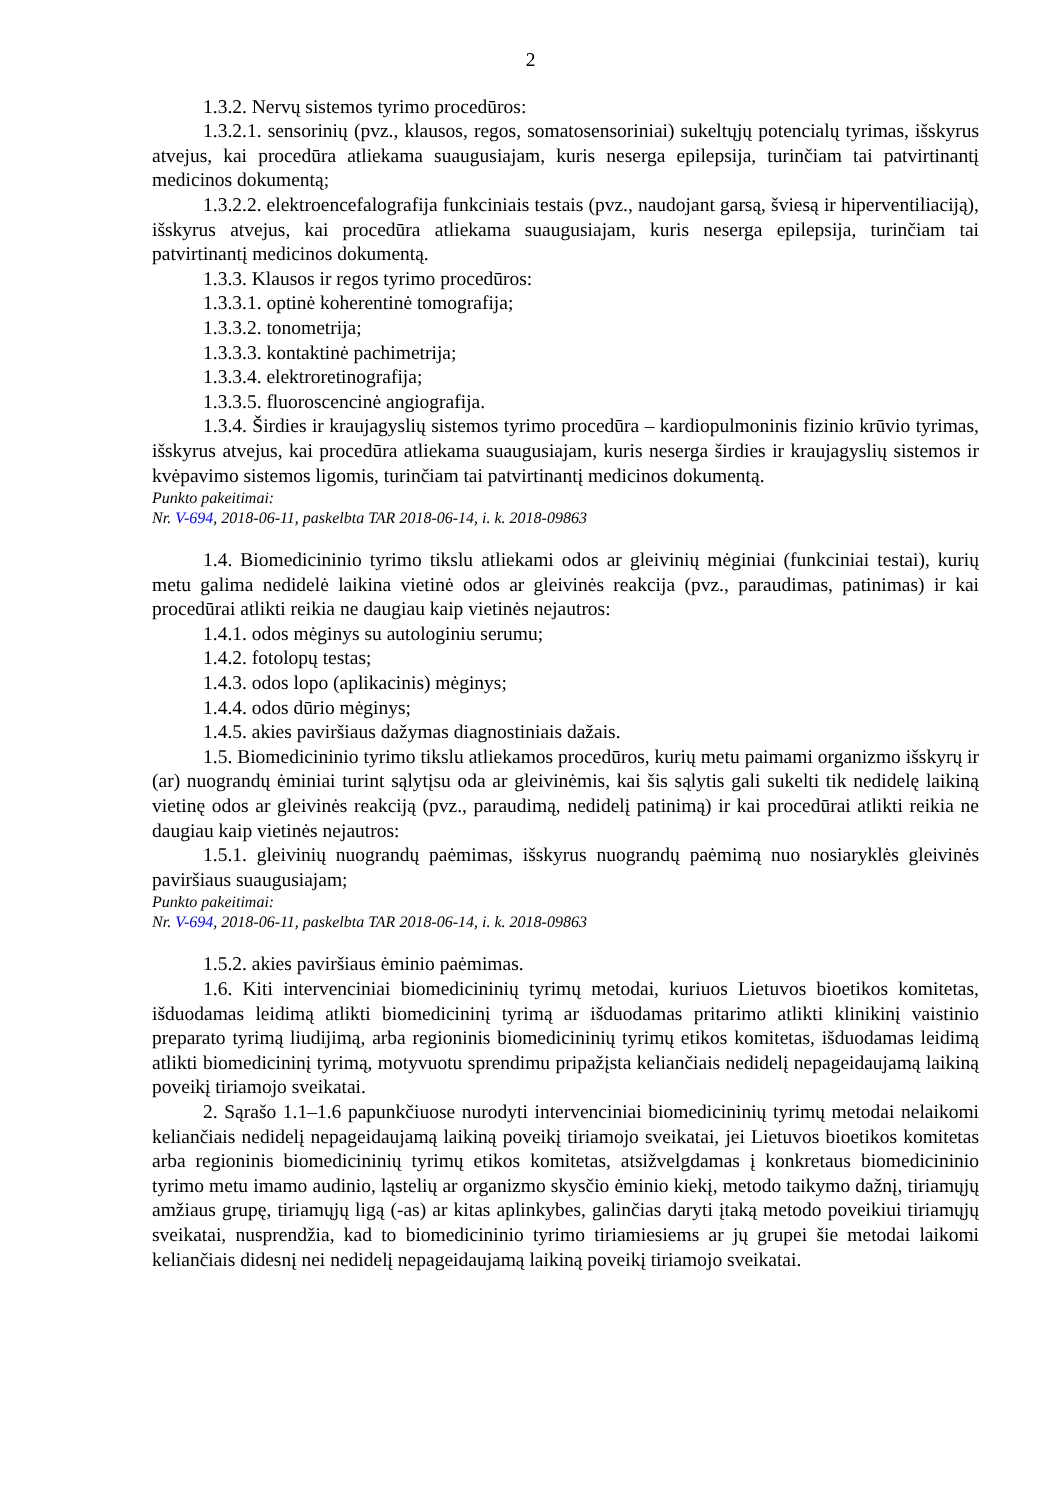2
1.3.2. Nervų sistemos tyrimo procedūros:
1.3.2.1. sensorinių (pvz., klausos, regos, somatosensoriniai) sukeltųjų potencialų tyrimas, išskyrus atvejus, kai procedūra atliekama suaugusiajam, kuris neserga epilepsija, turinčiam tai patvirtinantį medicinos dokumentą;
1.3.2.2. elektroencefalografija funkciniais testais (pvz., naudojant garsą, šviesą ir hiperventiliaciją), išskyrus atvejus, kai procedūra atliekama suaugusiajam, kuris neserga epilepsija, turinčiam tai patvirtinantį medicinos dokumentą.
1.3.3. Klausos ir regos tyrimo procedūros:
1.3.3.1. optinė koherentinė tomografija;
1.3.3.2. tonometrija;
1.3.3.3. kontaktinė pachimetrija;
1.3.3.4. elektroretinografija;
1.3.3.5. fluoroscencinė angiografija.
1.3.4. Širdies ir kraujagyslių sistemos tyrimo procedūra – kardiopulmoninis fizinio krūvio tyrimas, išskyrus atvejus, kai procedūra atliekama suaugusiajam, kuris neserga širdies ir kraujagyslių sistemos ir kvėpavimo sistemos ligomis, turinčiam tai patvirtinantį medicinos dokumentą.
Punkto pakeitimai:
Nr. V-694, 2018-06-11, paskelbta TAR 2018-06-14, i. k. 2018-09863
1.4. Biomedicininio tyrimo tikslu atliekami odos ar gleivinių mėginiai (funkciniai testai), kurių metu galima nedidelė laikina vietinė odos ar gleivinės reakcija (pvz., paraudimas, patinimas) ir kai procedūrai atlikti reikia ne daugiau kaip vietinės nejautros:
1.4.1. odos mėginys su autologiniu serumu;
1.4.2. fotolopų testas;
1.4.3. odos lopo (aplikacinis) mėginys;
1.4.4. odos dūrio mėginys;
1.4.5. akies paviršiaus dažymas diagnostiniais dažais.
1.5. Biomedicininio tyrimo tikslu atliekamos procedūros, kurių metu paimami organizmo išskyrų ir (ar) nuograndų ėminiai turint sąlytįsu oda ar gleivinėmis, kai šis sąlytis gali sukelti tik nedidelę laikiną vietinę odos ar gleivinės reakciją (pvz., paraudimą, nedidelį patinimą) ir kai procedūrai atlikti reikia ne daugiau kaip vietinės nejautros:
1.5.1. gleivinių nuograndų paėmimas, išskyrus nuograndų paėmimą nuo nosiaryklės gleivinės paviršiaus suaugusiajam;
Punkto pakeitimai:
Nr. V-694, 2018-06-11, paskelbta TAR 2018-06-14, i. k. 2018-09863
1.5.2. akies paviršiaus ėminio paėmimas.
1.6. Kiti intervenciniai biomedicininių tyrimų metodai, kuriuos Lietuvos bioetikos komitetas, išduodamas leidimą atlikti biomedicininį tyrimą ar išduodamas pritarimo atlikti klinikinį vaistinio preparato tyrimą liudijimą, arba regioninis biomedicininių tyrimų etikos komitetas, išduodamas leidimą atlikti biomedicininį tyrimą, motyvuotu sprendimu pripažįsta keliančiais nedidelį nepageidaujamą laikiną poveikį tiriamojo sveikatai.
2. Sąrašo 1.1–1.6 papunkčiuose nurodyti intervenciniai biomedicininių tyrimų metodai nelaikomi keliančiais nedidelį nepageidaujamą laikiną poveikį tiriamojo sveikatai, jei Lietuvos bioetikos komitetas arba regioninis biomedicininių tyrimų etikos komitetas, atsižvelgdamas į konkretaus biomedicininio tyrimo metu imamo audinio, ląstelių ar organizmo skysčio ėminio kiekį, metodo taikymo dažnį, tiriamųjų amžiaus grupę, tiriamųjų ligą (-as) ar kitas aplinkybes, galinčias daryti įtaką metodo poveikiui tiriamųjų sveikatai, nusprendžia, kad to biomedicininio tyrimo tiriamiesiems ar jų grupei šie metodai laikomi keliančiais didesnį nei nedidelį nepageidaujamą laikiną poveikį tiriamojo sveikatai.